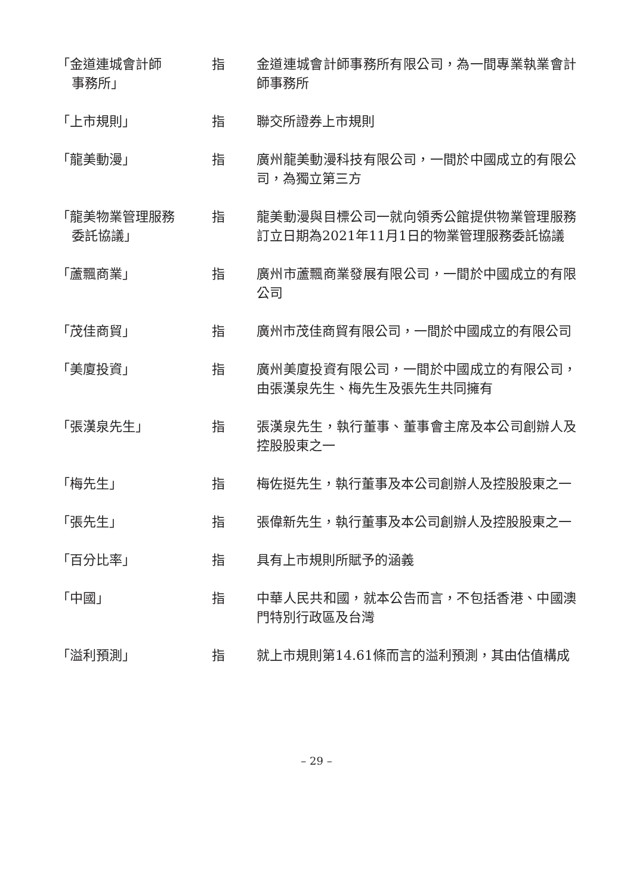「金道連城會計師
事務所」
指 金道連城會計師事務所有限公司，為一間專業執業會計師事務所
「上市規則」 指 聯交所證券上市規則
「龍美動漫」 指 廣州龍美動漫科技有限公司，一間於中國成立的有限公司，為獨立第三方
「龍美物業管理服務
委託協議」
指 龍美動漫與目標公司一就向領秀公館提供物業管理服務訂立日期為2021年11月1日的物業管理服務委託協議
「蘆飄商業」 指 廣州市蘆飄商業發展有限公司，一間於中國成立的有限公司
「茂佳商貿」 指 廣州市茂佳商貿有限公司，一間於中國成立的有限公司
「美廈投資」 指 廣州美廈投資有限公司，一間於中國成立的有限公司，由張漢泉先生、梅先生及張先生共同擁有
「張漢泉先生」 指 張漢泉先生，執行董事、董事會主席及本公司創辦人及控股股東之一
「梅先生」 指 梅佐挺先生，執行董事及本公司創辦人及控股股東之一
「張先生」 指 張偉新先生，執行董事及本公司創辦人及控股股東之一
「百分比率」 指 具有上市規則所賦予的涵義
「中國」 指 中華人民共和國，就本公告而言，不包括香港、中國澳門特別行政區及台灣
「溢利預測」 指 就上市規則第14.61條而言的溢利預測，其由估值構成
– 29 –